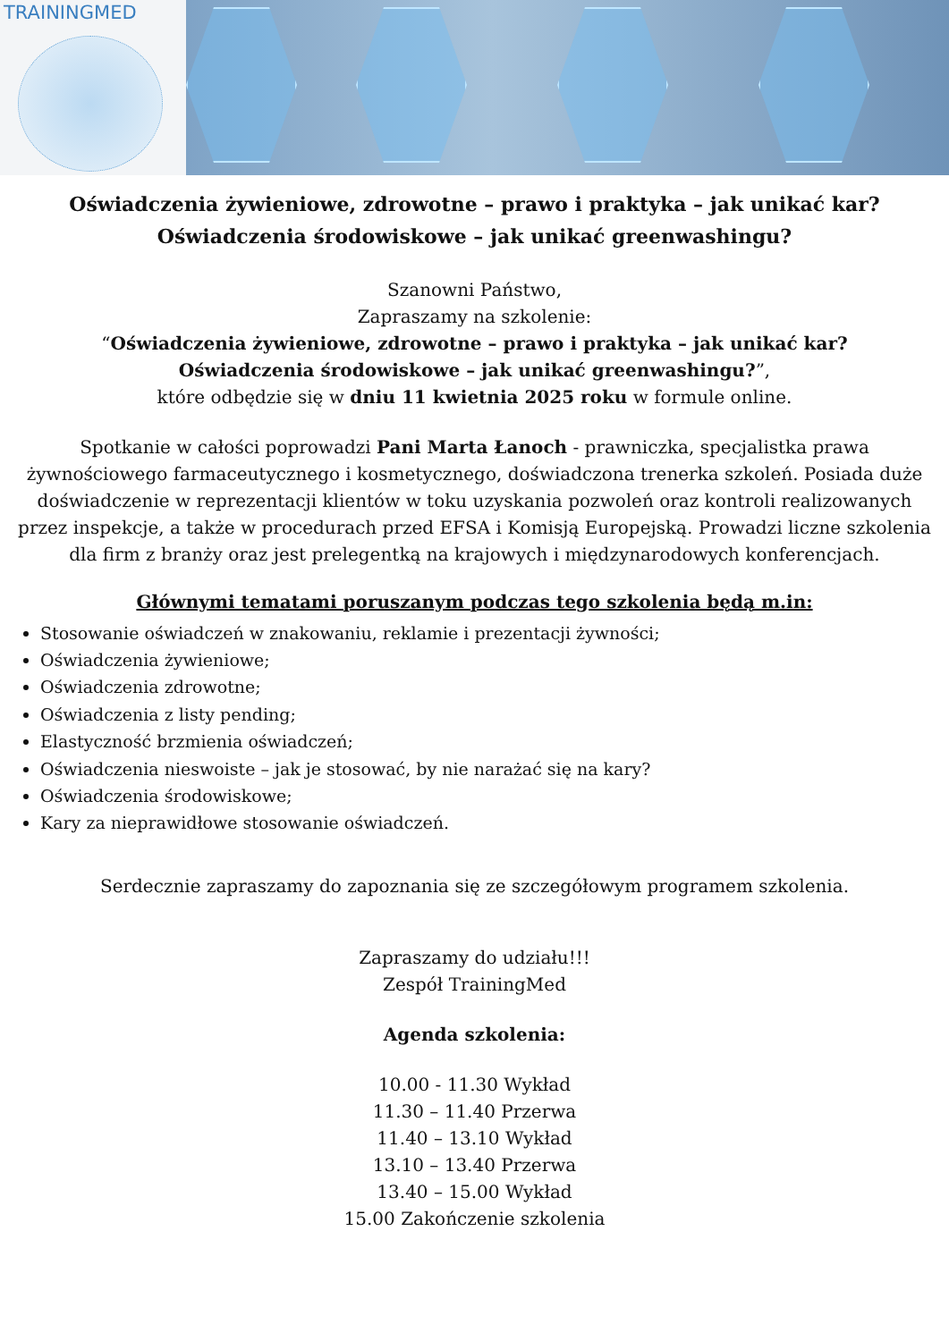TRAININGMED
Oświadczenia żywieniowe, zdrowotne – prawo i praktyka – jak unikać kar?
Oświadczenia środowiskowe – jak unikać greenwashingu?
Szanowni Państwo,
Zapraszamy na szkolenie:
“Oświadczenia żywieniowe, zdrowotne – prawo i praktyka – jak unikać kar?
Oświadczenia środowiskowe – jak unikać greenwashingu?”,
które odbędzie się w dniu 11 kwietnia 2025 roku w formule online.
Spotkanie w całości poprowadzi Pani Marta Łanoch - prawniczka, specjalistka prawa żywnościowego farmaceutycznego i kosmetycznego, doświadczona trenerka szkoleń. Posiada duże doświadczenie w reprezentacji klientów w toku uzyskania pozwoleń oraz kontroli realizowanych przez inspekcje, a także w procedurach przed EFSA i Komisją Europejską. Prowadzi liczne szkolenia dla firm z branży oraz jest prelegentką na krajowych i międzynarodowych konferencjach.
Głównymi tematami poruszanym podczas tego szkolenia będą m.in:
Stosowanie oświadczeń w znakowaniu, reklamie i prezentacji żywności;
Oświadczenia żywieniowe;
Oświadczenia zdrowotne;
Oświadczenia z listy pending;
Elastyczność brzmienia oświadczeń;
Oświadczenia nieswoiste – jak je stosować, by nie narażać się na kary?
Oświadczenia środowiskowe;
Kary za nieprawidłowe stosowanie oświadczeń.
Serdecznie zapraszamy do zapoznania się ze szczegółowym programem szkolenia.
Zapraszamy do udziału!!!
Zespół TrainingMed
Agenda szkolenia:
10.00 - 11.30 Wykład
11.30 – 11.40 Przerwa
11.40 – 13.10 Wykład
13.10 – 13.40 Przerwa
13.40 – 15.00 Wykład
15.00 Zakończenie szkolenia